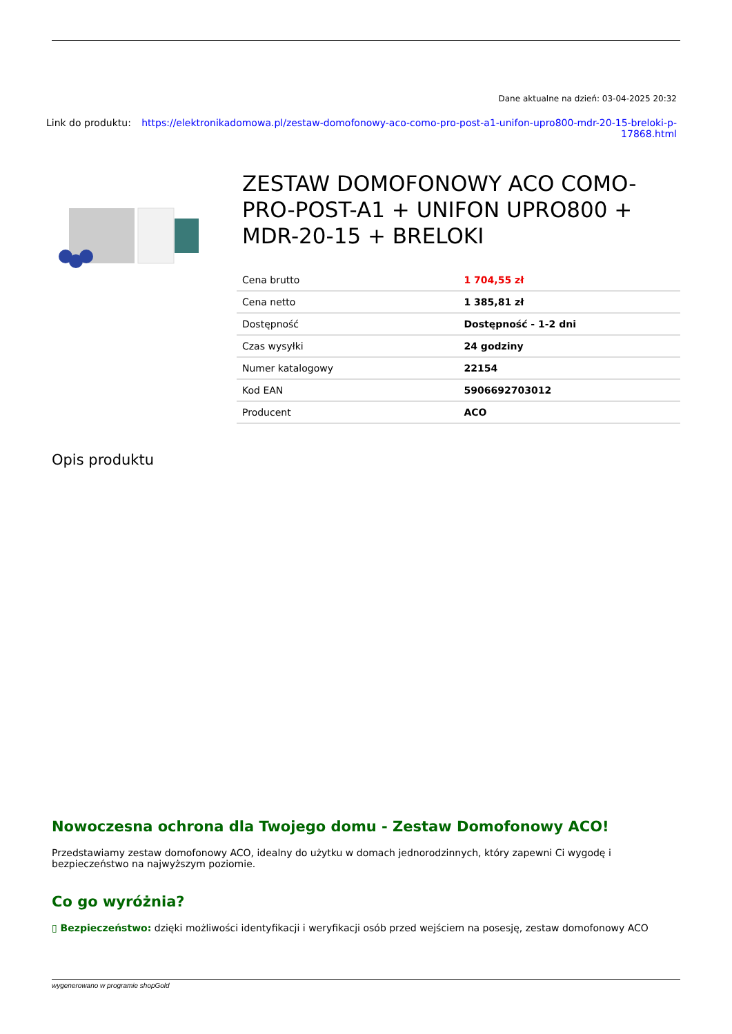Dane aktualne na dzień: 03-04-2025 20:32
Link do produktu: https://elektronikadomowa.pl/zestaw-domofonowy-aco-como-pro-post-a1-unifon-upro800-mdr-20-15-breloki-p-17868.html
ZESTAW DOMOFONOWY ACO COMO-PRO-POST-A1 + UNIFON UPRO800 + MDR-20-15 + BRELOKI
| Cena brutto | 1 704,55 zł |
| Cena netto | 1 385,81 zł |
| Dostępność | Dostępność - 1-2 dni |
| Czas wysyłki | 24 godziny |
| Numer katalogowy | 22154 |
| Kod EAN | 5906692703012 |
| Producent | ACO |
Opis produktu
Nowoczesna ochrona dla Twojego domu - Zestaw Domofonowy ACO!
Przedstawiamy zestaw domofonowy ACO, idealny do użytku w domach jednorodzinnych, który zapewni Ci wygodę i bezpieczeństwo na najwyższym poziomie.
Co go wyróżnia?
▯ Bezpieczeństwo: dzięki możliwości identyfikacji i weryfikacji osób przed wejściem na posesję, zestaw domofonowy ACO
wygenerowano w programie shopGold